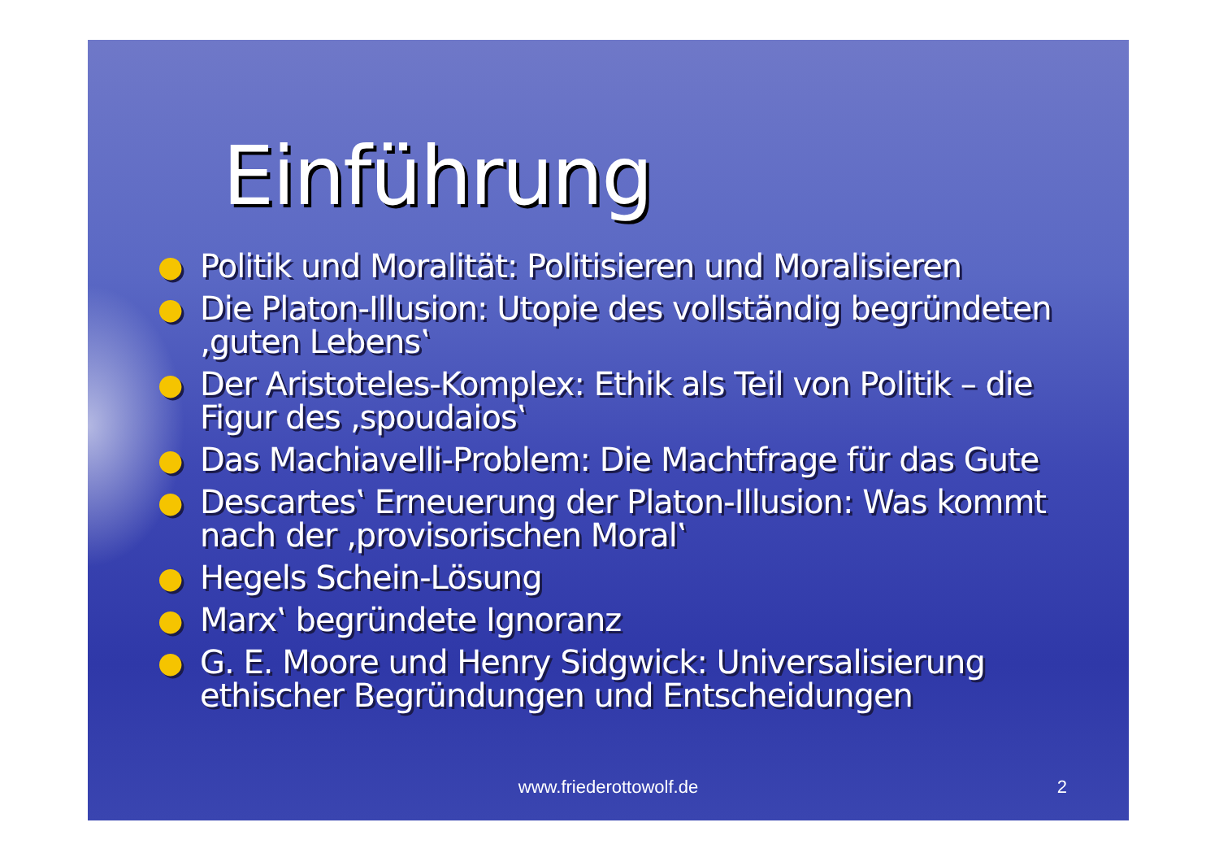Einführung
● Politik und Moralität: Politisieren und Moralisieren
● Die Platon-Illusion: Utopie des vollständig begründeten ‚guten Lebens‛
● Der Aristoteles-Komplex: Ethik als Teil von Politik – die Figur des ‚spoudaios‛
● Das Machiavelli-Problem: Die Machtfrage für das Gute
● Descartes‛ Erneuerung der Platon-Illusion: Was kommt nach der ‚provisorischen Moral‛
● Hegels Schein-Lösung
● Marx‛ begründete Ignoranz
● G. E. Moore und Henry Sidgwick: Universalisierung ethischer Begründungen und Entscheidungen
www.friederottowolf.de 2